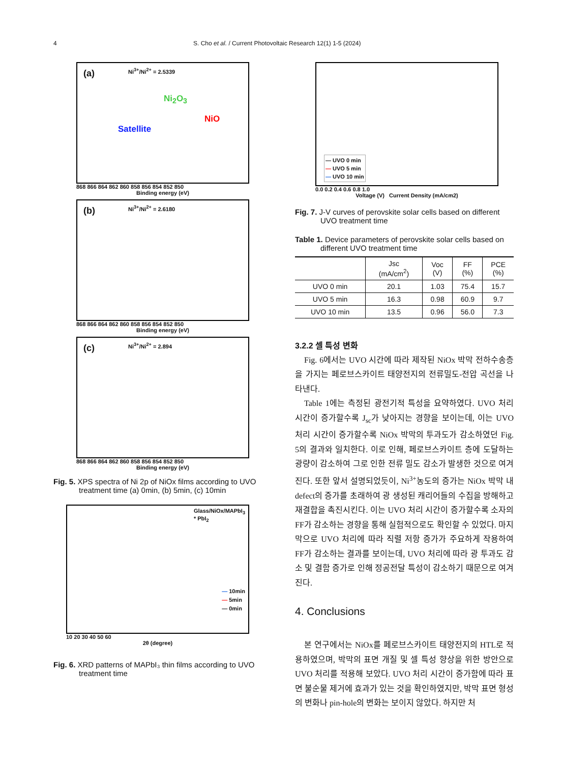4 S. Cho et al. / Current Photovoltaic Research 12(1) 1-5 (2024)
(a) Ni<sup>3+</sup>/Ni<sup>2+</sup> = 2.5339
Satellite
Ni<sub>2</sub>O<sub>3</sub>
NiO
868 866 864 862 860 858 856 854 852 850
Binding energy (eV)
(b) Ni<sup>3+</sup>/Ni<sup>2+</sup> = 2.6180
868 866 864 862 860 858 856 854 852 850
Binding energy (eV)
(c) Ni<sup>3+</sup>/Ni<sup>2+</sup> = 2.894
868 866 864 862 860 858 856 854 852 850
Binding energy (eV)
Fig. 5. XPS spectra of Ni 2p of NiOx films according to UVO treatment time (a) 0min, (b) 5min, (c) 10min
Glass/NiOx/MAPbI<sub>3</sub>
* PbI<sub>2</sub>
— 10min
— 5min
— 0min
10 20 30 40 50 60
2θ (degree)
Fig. 6. XRD patterns of MAPbI₃ thin films according to UVO treatment time
— UVO 0 min
— UVO 5 min
— UVO 10 min
0.0 0.2 0.4 0.6 0.8 1.0
Voltage (V) Current Density (mA/cm2)
Fig. 7. J-V curves of perovskite solar cells based on different UVO treatment time
Table 1. Device parameters of perovskite solar cells based on different UVO treatment time
| | Jsc (mA/cm<sup>2</sup>) | Voc (V) | FF (%) | PCE (%) |
| --- | --- | --- | --- | --- |
| UVO 0 min | 20.1 | 1.03 | 75.4 | 15.7 |
| UVO 5 min | 16.3 | 0.98 | 60.9 | 9.7 |
| UVO 10 min | 13.5 | 0.96 | 56.0 | 7.3 |
3.2.2 셀 특성 변화
Fig. 6에서는 UVO 시간에 따라 제작된 NiOx 박막 전하수송층을 가지는 페로브스카이트 태양전지의 전류밀도-전압 곡선을 나타낸다.
Table 1에는 측정된 광전기적 특성을 요약하였다. UVO 처리 시간이 증가할수록 J<sub>sc</sub>가 낮아지는 경향을 보이는데, 이는 UVO 처리 시간이 증가할수록 NiOx 박막의 투과도가 감소하였던 Fig. 5의 결과와 일치한다. 이로 인해, 페로브스카이트 층에 도달하는 광량이 감소하여 그로 인한 전류 밀도 감소가 발생한 것으로 여겨진다. 또한 앞서 설명되었듯이, Ni<sup>3+</sup>농도의 증가는 NiOx 박막 내 defect의 증가를 초래하여 광 생성된 캐리어들의 수집을 방해하고 재결합을 촉진시킨다. 이는 UVO 처리 시간이 증가할수록 소자의 FF가 감소하는 경향을 통해 실험적으로도 확인할 수 있었다. 마지막으로 UVO 처리에 따라 직렬 저항 증가가 주요하게 작용하여 FF가 감소하는 결과를 보이는데, UVO 처리에 따라 광 투과도 감소 및 결함 증가로 인해 정공전달 특성이 감소하기 때문으로 여겨진다.
4. Conclusions
본 연구에서는 NiOx를 페로브스카이트 태양전지의 HTL로 적용하였으며, 박막의 표면 개질 및 셀 특성 향상을 위한 방안으로 UVO 처리를 적용해 보았다. UVO 처리 시간이 증가함에 따라 표면 불순물 제거에 효과가 있는 것을 확인하였지만, 박막 표면 형성의 변화나 pin-hole의 변화는 보이지 않았다. 하지만 처